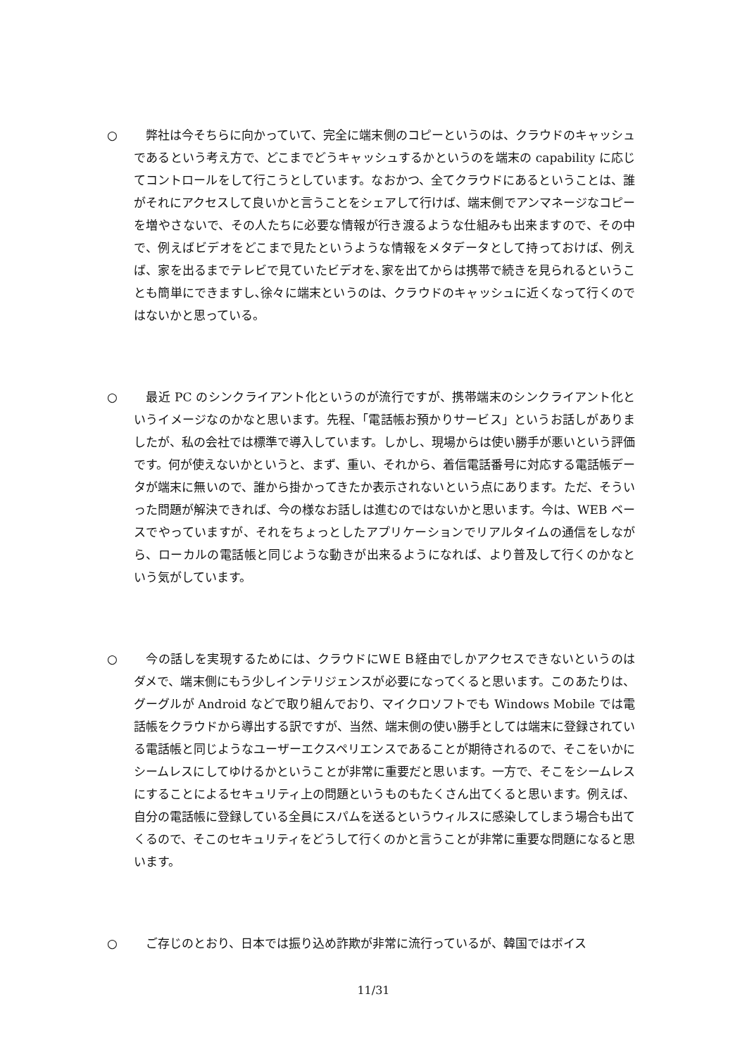○　弊社は今そちらに向かっていて、完全に端末側のコピーというのは、クラウドのキャッシュであるという考え方で、どこまでどうキャッシュするかというのを端末の capability に応じてコントロールをして行こうとしています。なおかつ、全てクラウドにあるということは、誰がそれにアクセスして良いかと言うことをシェアして行けば、端末側でアンマネージなコピーを増やさないで、その人たちに必要な情報が行き渡るような仕組みも出来ますので、その中で、例えばビデオをどこまで見たというような情報をメタデータとして持っておけば、例えば、家を出るまでテレビで見ていたビデオを､家を出てからは携帯で続きを見られるということも簡単にできますし､徐々に端末というのは、クラウドのキャッシュに近くなって行くのではないかと思っている。
○　最近 PC のシンクライアント化というのが流行ですが、携帯端末のシンクライアント化というイメージなのかなと思います。先程､「電話帳お預かりサービス」というお話しがありましたが、私の会社では標準で導入しています。しかし、現場からは使い勝手が悪いという評価です。何が使えないかというと、まず、重い、それから、着信電話番号に対応する電話帳データが端末に無いので、誰から掛かってきたか表示されないという点にあります。ただ、そういった問題が解決できれば、今の様なお話しは進むのではないかと思います。今は、WEB ベースでやっていますが、それをちょっとしたアプリケーションでリアルタイムの通信をしながら、ローカルの電話帳と同じような動きが出来るようになれば、より普及して行くのかなという気がしています。
○　今の話しを実現するためには、クラウドにＷＥＢ経由でしかアクセスできないというのはダメで、端末側にもう少しインテリジェンスが必要になってくると思います。このあたりは、グーグルが Android などで取り組んでおり、マイクロソフトでも Windows Mobile では電話帳をクラウドから導出する訳ですが、当然、端末側の使い勝手としては端末に登録されている電話帳と同じようなユーザーエクスペリエンスであることが期待されるので、そこをいかにシームレスにしてゆけるかということが非常に重要だと思います。一方で、そこをシームレスにすることによるセキュリティ上の問題というものもたくさん出てくると思います。例えば、自分の電話帳に登録している全員にスパムを送るというウィルスに感染してしまう場合も出てくるので、そこのセキュリティをどうして行くのかと言うことが非常に重要な問題になると思います。
○　ご存じのとおり、日本では振り込め詐欺が非常に流行っているが、韓国ではボイス
11/31